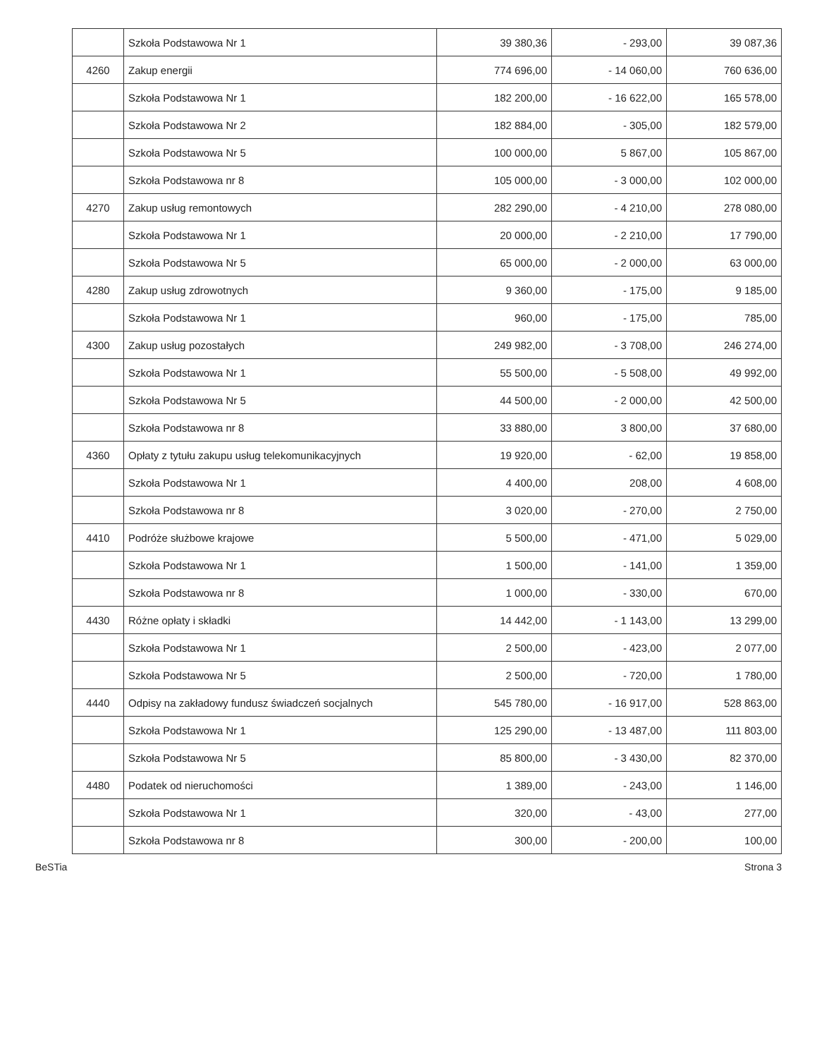| | | Szkoła Podstawowa Nr 1 | 39 380,36 | - 293,00 | 39 087,36 |
| | 4260 | Zakup energii | 774 696,00 | - 14 060,00 | 760 636,00 |
| | | Szkoła Podstawowa Nr 1 | 182 200,00 | - 16 622,00 | 165 578,00 |
| | | Szkoła Podstawowa Nr 2 | 182 884,00 | - 305,00 | 182 579,00 |
| | | Szkoła Podstawowa Nr 5 | 100 000,00 | 5 867,00 | 105 867,00 |
| | | Szkoła Podstawowa nr 8 | 105 000,00 | - 3 000,00 | 102 000,00 |
| | 4270 | Zakup usług remontowych | 282 290,00 | - 4 210,00 | 278 080,00 |
| | | Szkoła Podstawowa Nr 1 | 20 000,00 | - 2 210,00 | 17 790,00 |
| | | Szkoła Podstawowa Nr 5 | 65 000,00 | - 2 000,00 | 63 000,00 |
| | 4280 | Zakup usług zdrowotnych | 9 360,00 | - 175,00 | 9 185,00 |
| | | Szkoła Podstawowa Nr 1 | 960,00 | - 175,00 | 785,00 |
| | 4300 | Zakup usług pozostałych | 249 982,00 | - 3 708,00 | 246 274,00 |
| | | Szkoła Podstawowa Nr 1 | 55 500,00 | - 5 508,00 | 49 992,00 |
| | | Szkoła Podstawowa Nr 5 | 44 500,00 | - 2 000,00 | 42 500,00 |
| | | Szkoła Podstawowa nr 8 | 33 880,00 | 3 800,00 | 37 680,00 |
| | 4360 | Opłaty z tytułu zakupu usług telekomunikacyjnych | 19 920,00 | - 62,00 | 19 858,00 |
| | | Szkoła Podstawowa Nr 1 | 4 400,00 | 208,00 | 4 608,00 |
| | | Szkoła Podstawowa nr 8 | 3 020,00 | - 270,00 | 2 750,00 |
| | 4410 | Podróże służbowe krajowe | 5 500,00 | - 471,00 | 5 029,00 |
| | | Szkoła Podstawowa Nr 1 | 1 500,00 | - 141,00 | 1 359,00 |
| | | Szkoła Podstawowa nr 8 | 1 000,00 | - 330,00 | 670,00 |
| | 4430 | Różne opłaty i składki | 14 442,00 | - 1 143,00 | 13 299,00 |
| | | Szkoła Podstawowa Nr 1 | 2 500,00 | - 423,00 | 2 077,00 |
| | | Szkoła Podstawowa Nr 5 | 2 500,00 | - 720,00 | 1 780,00 |
| | 4440 | Odpisy na zakładowy fundusz świadczeń socjalnych | 545 780,00 | - 16 917,00 | 528 863,00 |
| | | Szkoła Podstawowa Nr 1 | 125 290,00 | - 13 487,00 | 111 803,00 |
| | | Szkoła Podstawowa Nr 5 | 85 800,00 | - 3 430,00 | 82 370,00 |
| | 4480 | Podatek od nieruchomości | 1 389,00 | - 243,00 | 1 146,00 |
| | | Szkoła Podstawowa Nr 1 | 320,00 | - 43,00 | 277,00 |
| | | Szkoła Podstawowa nr 8 | 300,00 | - 200,00 | 100,00 |
BeSTia Strona 3